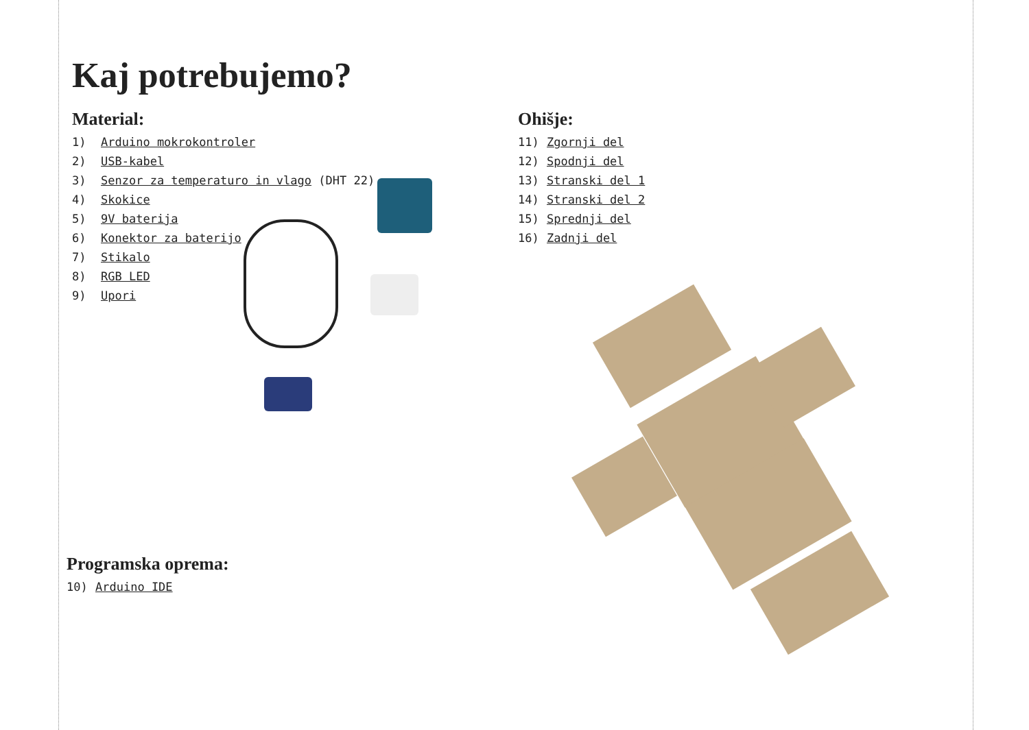Kaj potrebujemo?
Material:
1) Arduino mokrokontroler
2) USB-kabel
3) Senzor za temperaturo in vlago (DHT 22)
4) Skokice
5) 9V baterija
6) Konektor za baterijo
7) Stikalo
8) RGB LED
9) Upori
Ohišje:
11) Zgornji del
12) Spodnji del
13) Stranski del 1
14) Stranski del 2
15) Sprednji del
16) Zadnji del
Programska oprema:
10) Arduino IDE